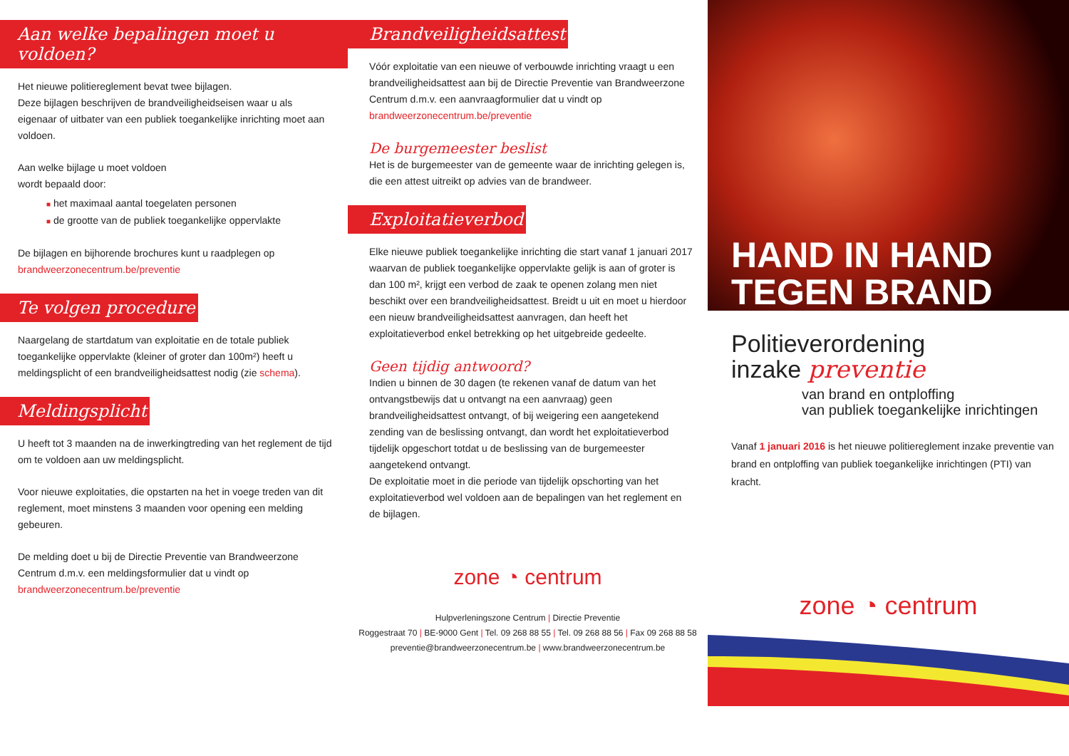Aan welke bepalingen moet u voldoen?
Het nieuwe politiereglement bevat twee bijlagen.
Deze bijlagen beschrijven de brandveiligheidseisen waar u als eigenaar of uitbater van een publiek toegankelijke inrichting moet aan voldoen.
Aan welke bijlage u moet voldoen
wordt bepaald door:
■ het maximaal aantal toegelaten personen
■ de grootte van de publiek toegankelijke oppervlakte
De bijlagen en bijhorende brochures kunt u raadplegen op
brandweerzonecentrum.be/preventie
Te volgen procedure
Naargelang de startdatum van exploitatie en de totale publiek toegankelijke oppervlakte (kleiner of groter dan 100m²) heeft u meldingsplicht of een brandveiligheidsattest nodig (zie schema).
Meldingsplicht
U heeft tot 3 maanden na de inwerkingtreding van het reglement de tijd om te voldoen aan uw meldingsplicht.
Voor nieuwe exploitaties, die opstarten na het in voege treden van dit reglement, moet minstens 3 maanden voor opening een melding gebeuren.
De melding doet u bij de Directie Preventie van Brandweerzone Centrum d.m.v. een meldingsformulier dat u vindt op brandweerzonecentrum.be/preventie
Brandveiligheidsattest
Vóór exploitatie van een nieuwe of verbouwde inrichting vraagt u een brandveiligheidsattest aan bij de Directie Preventie van Brandweerzone Centrum d.m.v. een aanvraagformulier dat u vindt op
brandweerzonecentrum.be/preventie
De burgemeester beslist
Het is de burgemeester van de gemeente waar de inrichting gelegen is, die een attest uitreikt op advies van de brandweer.
Exploitatieverbod
Elke nieuwe publiek toegankelijke inrichting die start vanaf 1 januari 2017 waarvan de publiek toegankelijke oppervlakte gelijk is aan of groter is dan 100 m², krijgt een verbod de zaak te openen zolang men niet beschikt over een brandveiligheidsattest. Breidt u uit en moet u hierdoor een nieuw brandveiligheidsattest aanvragen, dan heeft het exploitatieverbod enkel betrekking op het uitgebreide gedeelte.
Geen tijdig antwoord?
Indien u binnen de 30 dagen (te rekenen vanaf de datum van het ontvangstbewijs dat u ontvangt na een aanvraag) geen brandveiligheidsattest ontvangt, of bij weigering een aangetekend zending van de beslissing ontvangt, dan wordt het exploitatieverbod tijdelijk opgeschort totdat u de beslissing van de burgemeester aangetekend ontvangt.
De exploitatie moet in die periode van tijdelijk opschorting van het exploitatieverbod wel voldoen aan de bepalingen van het reglement en de bijlagen.
zone ◔ centrum
Hulpverleningszone Centrum | Directie Preventie
Roggestraat 70 | BE-9000 Gent | Tel. 09 268 88 55 | Tel. 09 268 88 56 | Fax 09 268 88 58
preventie@brandweerzonecentrum.be | www.brandweerzonecentrum.be
HAND IN HAND
TEGEN BRAND
Politieverordening
inzake preventie
van brand en ontploffing
van publiek toegankelijke inrichtingen
Vanaf 1 januari 2016 is het nieuwe politiereglement inzake preventie van brand en ontploffing van publiek toegankelijke inrichtingen (PTI) van kracht.
zone ◔ centrum